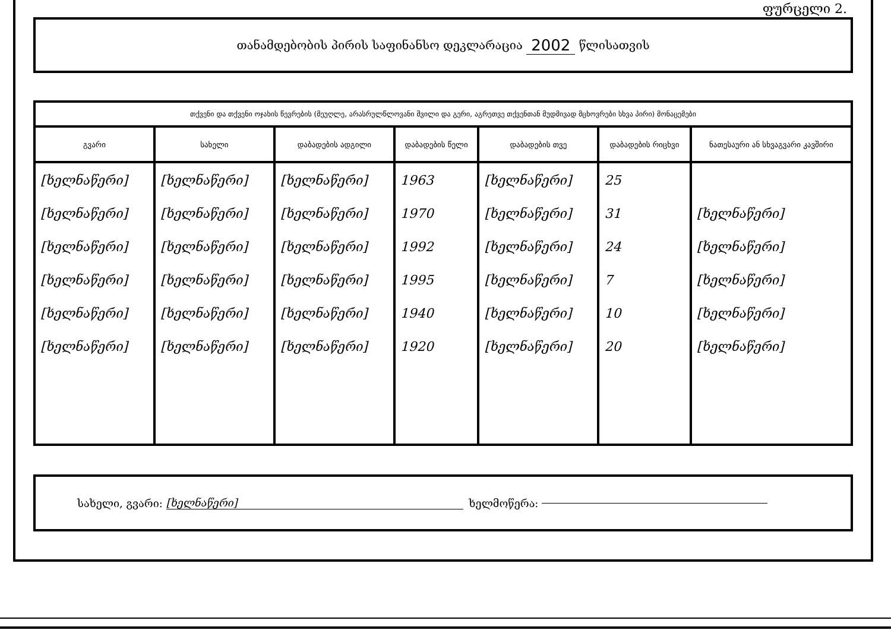ფურცელი 2.
თანამდებობის პირის საფინანსო დეკლარაცია 2002 წლისათვის
| თქვენი და თქვენი ოჯახის წევრების (მეუღლე, არასრულწლოვანი შვილი და გერი, აგრეთვე თქვენთან მუდმივად მცხოვრები სხვა პირი) მონაცემები | | | | | | |
| --- | --- | --- | --- | --- | --- | --- |
| გვარი | სახელი | დაბადების ადგილი | დაბადების წელი | დაბადების თვე | დაბადების რიცხვი | ნათესაური ან სხვაგვარი კავშირი |
| [ხელნაწერი] [ხელნაწერი] [ხელნაწერი] [ხელნაწერი] [ხელნაწერი] [ხელნაწერი] | [ხელნაწერი] [ხელნაწერი] [ხელნაწერი] [ხელნაწერი] [ხელნაწერი] [ხელნაწერი] | [ხელნაწერი] [ხელნაწერი] [ხელნაწერი] [ხელნაწერი] [ხელნაწერი] [ხელნაწერი] | 1963 1970 1992 1995 1940 1920 | [ხელნაწერი] [ხელნაწერი] [ხელნაწერი] [ხელნაწერი] [ხელნაწერი] [ხელნაწერი] | 25 31 24 7 10 20 | [ხელნაწერი] [ხელნაწერი] [ხელნაწერი] [ხელნაწერი] [ხელნაწერი] |
სახელი, გვარი: [ხელნაწერი] ხელმოწერა: